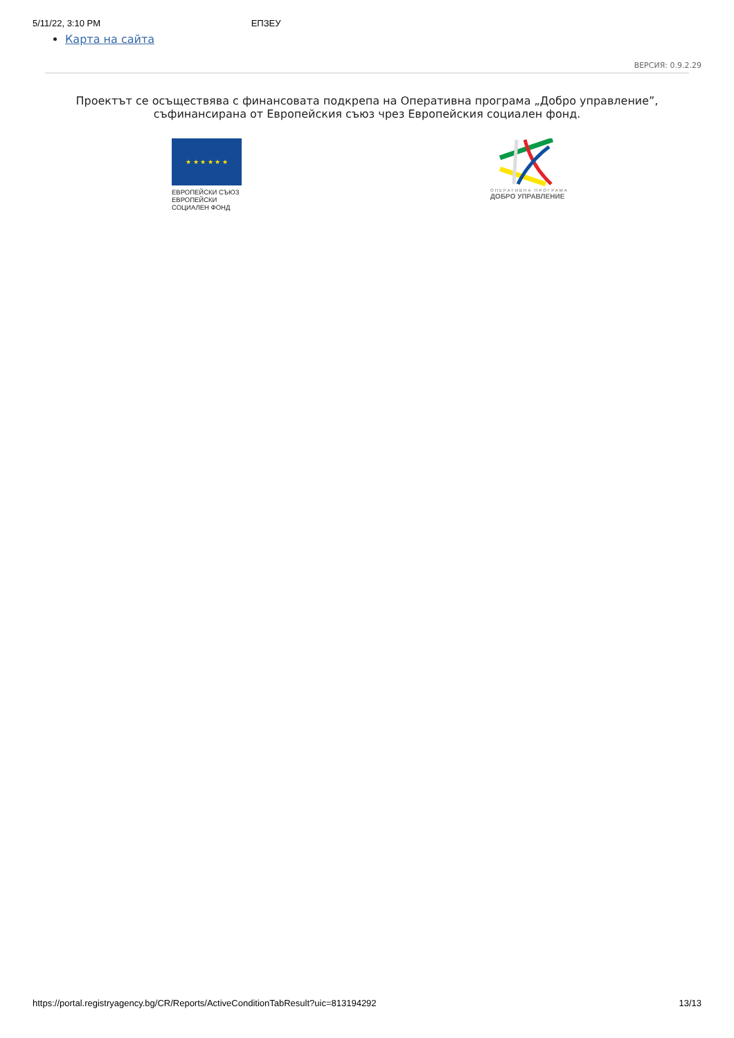5/11/22, 3:10 PM ЕПЗЕУ
Карта на сайта
ВЕРСИЯ: 0.9.2.29
Проектът се осъществява с финансовата подкрепа на Оперативна програма „Добро управление”,
съфинансирана от Европейския съюз чрез Европейския социален фонд.
★ ★ ★ ★ ★ ★
ЕВРОПЕЙСКИ СЪЮЗ
ЕВРОПЕЙСКИ
СОЦИАЛЕН ФОНД
ОПЕРАТИВНА ПРОГРАМА
ДОБРО УПРАВЛЕНИЕ
https://portal.registryagency.bg/CR/Reports/ActiveConditionTabResult?uic=813194292 13/13